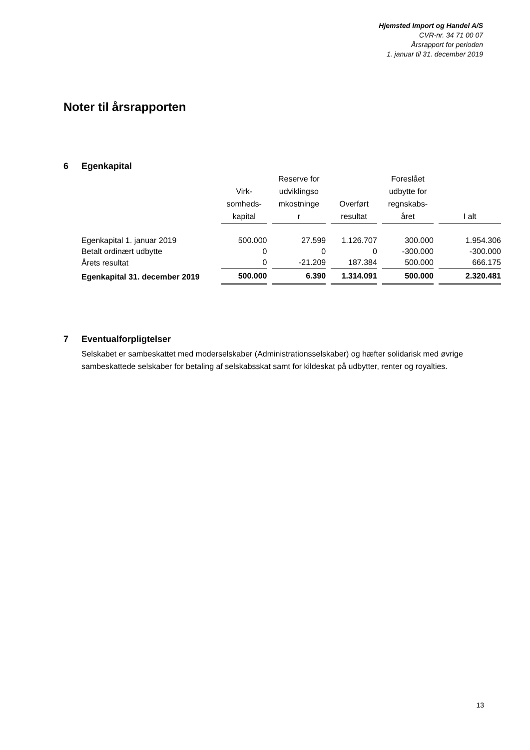Hjemsted Import og Handel A/S
CVR-nr. 34 71 00 07
Årsrapport for perioden
1. januar til 31. december 2019
Noter til årsrapporten
6 Egenkapital
| | Virk- somheds- kapital | Reserve for udviklingso mkostninge r | Overført resultat | Foreslået udbytte for regnskabs- året | I alt |
| --- | --- | --- | --- | --- | --- |
| Egenkapital 1. januar 2019 | 500.000 | 27.599 | 1.126.707 | 300.000 | 1.954.306 |
| Betalt ordinært udbytte | 0 | 0 | 0 | -300.000 | -300.000 |
| Årets resultat | 0 | -21.209 | 187.384 | 500.000 | 666.175 |
| Egenkapital 31. december 2019 | 500.000 | 6.390 | 1.314.091 | 500.000 | 2.320.481 |
7 Eventualforpligtelser
Selskabet er sambeskattet med moderselskaber (Administrationsselskaber) og hæfter solidarisk med øvrige sambeskattede selskaber for betaling af selskabsskat samt for kildeskat på udbytter, renter og royalties.
13